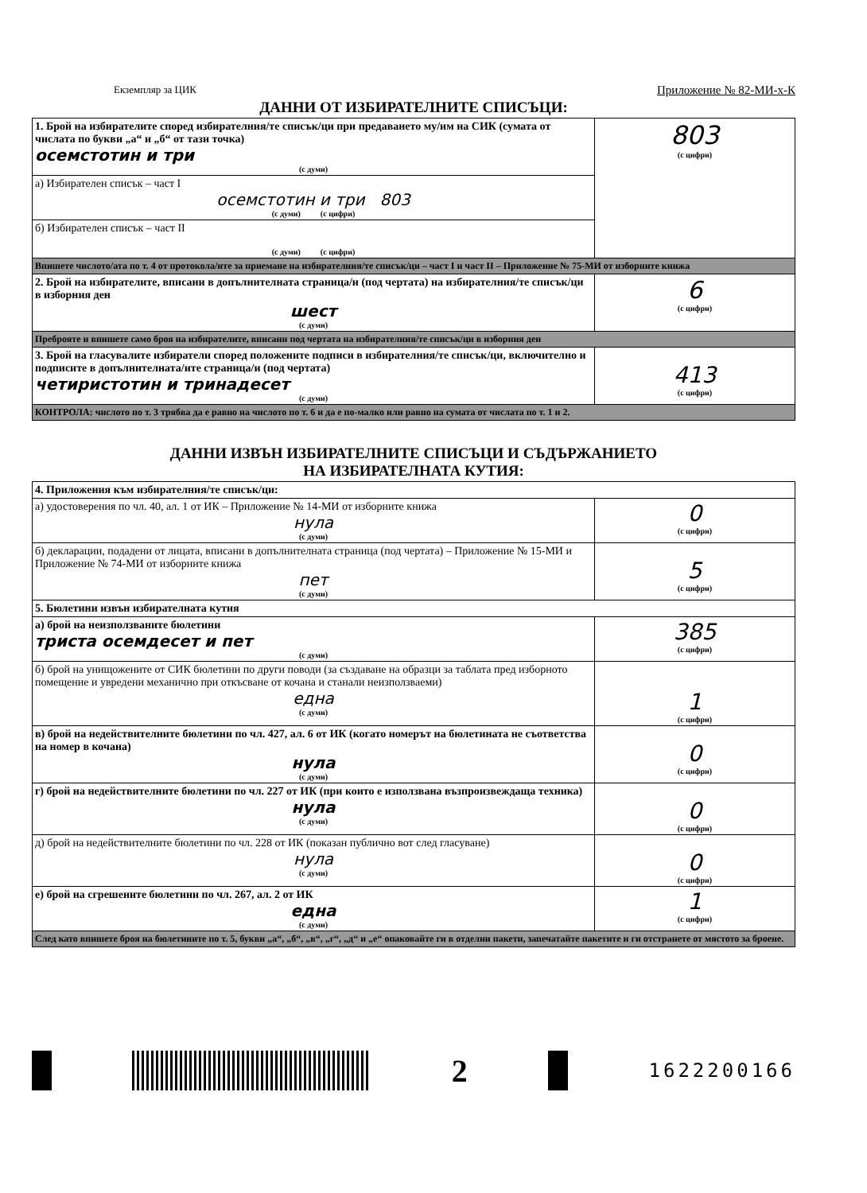Екземпляр за ЦИК Приложение № 82-МИ-х-К
ДАННИ ОТ ИЗБИРАТЕЛНИТЕ СПИСЪЦИ:
| 1. Брой на избирателите според избирателния/те списък/ци при предаването му/им на СИК (сумата от числата по букви „а“ и „б“ от тази точка) осемстотин и три (с думи) | 803 (с цифри) |
| а) Избирателен списък – част I осемстотин и три 803 (с думи) (с цифри) | |
| б) Избирателен списък – част II (с думи) (с цифри) | |
| Впишете числото/ата по т. 4 от протокола/ите за приемане на избирателния/те списък/ци – част I и част II – Приложение № 75-МИ от изборните книжа | |
| 2. Брой на избирателите, вписани в допълнителната страница/и (под чертата) на избирателния/те списък/ци в изборния ден шест (с думи) | 6 (с цифри) |
| Преброяте и впишете само броя на избирателите, вписани под чертата на избирателния/те списък/ци в изборния ден | |
| 3. Брой на гласувалите избиратели според положените подписи в избирателния/те списък/ци, включително и подписите в допълнителната/ите страница/и (под чертата) четиристотин и тринадесет (с думи) | 413 (с цифри) |
| КОНТРОЛА: числото по т. 3 трябва да е равно на числото по т. 6 и да е по-малко или равно на сумата от числата по т. 1 и 2. | |
ДАННИ ИЗВЪН ИЗБИРАТЕЛНИТЕ СПИСЪЦИ И СЪДЪРЖАНИЕТО
НА ИЗБИРАТЕЛНАТА КУТИЯ:
| 4. Приложения към избирателния/те списък/ци: | |
| а) удостоверения по чл. 40, ал. 1 от ИК – Приложение № 14-МИ от изборните книжа нула (с думи) | 0 (с цифри) |
| б) декларации, подадени от лицата, вписани в допълнителната страница (под чертата) – Приложение № 15-МИ и Приложение № 74-МИ от изборните книжа пет (с думи) | 5 (с цифри) |
| 5. Бюлетини извън избирателната кутия | |
| а) брой на неизползваните бюлетини триста осемдесет и пет (с думи) | 385 (с цифри) |
| б) брой на унищожените от СИК бюлетини по други поводи (за създаване на образци за таблата пред изборното помещение и увредени механично при откъсване от кочана и станали неизползваеми) една (с думи) | 1 (с цифри) |
| в) брой на недействителните бюлетини по чл. 427, ал. 6 от ИК (когато номерът на бюлетината не съответства на номер в кочана) нула (с думи) | 0 (с цифри) |
| г) брой на недействителните бюлетини по чл. 227 от ИК (при които е използвана възпроизвеждаща техника) нула (с думи) | 0 (с цифри) |
| д) брой на недействителните бюлетини по чл. 228 от ИК (показан публично вот след гласуване) нула (с думи) | 0 (с цифри) |
| е) брой на сгрешените бюлетини по чл. 267, ал. 2 от ИК една (с думи) | 1 (с цифри) |
| След като впишете броя на бюлетините по т. 5, букви „а“, „б“, „в“, „г“, „д“ и „е“ опаковайте ги в отделни пакети, запечатайте пакетите и ги отстранете от мястото за броене. | |
2
1622200166